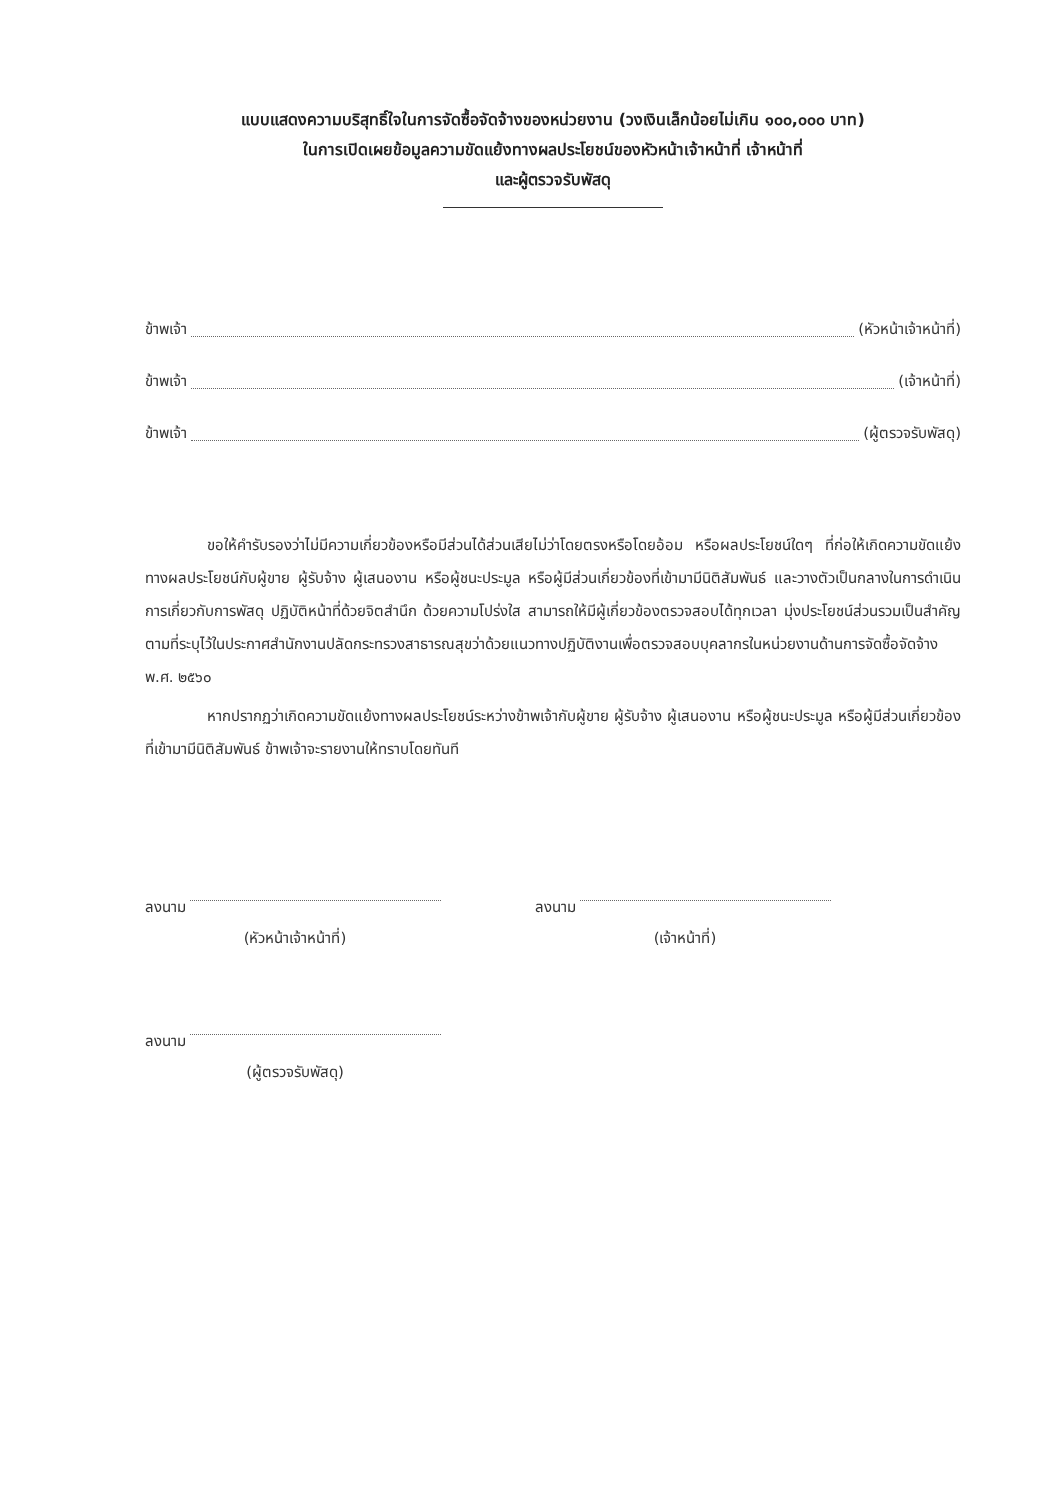แบบแสดงความบริสุทธิ์ใจในการจัดซื้อจัดจ้างของหน่วยงาน (วงเงินเล็กน้อยไม่เกิน ๑๐๐,๐๐๐ บาท)
ในการเปิดเผยข้อมูลความขัดแย้งทางผลประโยชน์ของหัวหน้าเจ้าหน้าที่ เจ้าหน้าที่
และผู้ตรวจรับพัสดุ
ข้าพเจ้า (หัวหน้าเจ้าหน้าที่)
ข้าพเจ้า (เจ้าหน้าที่)
ข้าพเจ้า (ผู้ตรวจรับพัสดุ)
ขอให้คำรับรองว่าไม่มีความเกี่ยวข้องหรือมีส่วนได้ส่วนเสียไม่ว่าโดยตรงหรือโดยอ้อม หรือผลประโยชน์ใดๆ ที่ก่อให้เกิดความขัดแย้งทางผลประโยชน์กับผู้ขาย ผู้รับจ้าง ผู้เสนองาน หรือผู้ชนะประมูล หรือผู้มีส่วนเกี่ยวข้องที่เข้ามามีนิติสัมพันธ์ และวางตัวเป็นกลางในการดำเนินการเกี่ยวกับการพัสดุ ปฏิบัติหน้าที่ด้วยจิตสำนึก ด้วยความโปร่งใส สามารถให้มีผู้เกี่ยวข้องตรวจสอบได้ทุกเวลา มุ่งประโยชน์ส่วนรวมเป็นสำคัญ ตามที่ระบุไว้ในประกาศสำนักงานปลัดกระทรวงสาธารณสุขว่าด้วยแนวทางปฏิบัติงานเพื่อตรวจสอบบุคลากรในหน่วยงานด้านการจัดซื้อจัดจ้าง พ.ศ. ๒๕๖๐
หากปรากฏว่าเกิดความขัดแย้งทางผลประโยชน์ระหว่างข้าพเจ้ากับผู้ขาย ผู้รับจ้าง ผู้เสนองาน หรือผู้ชนะประมูล หรือผู้มีส่วนเกี่ยวข้องที่เข้ามามีนิติสัมพันธ์ ข้าพเจ้าจะรายงานให้ทราบโดยทันที
ลงนาม
(หัวหน้าเจ้าหน้าที่)
ลงนาม
(เจ้าหน้าที่)
ลงนาม
(ผู้ตรวจรับพัสดุ)